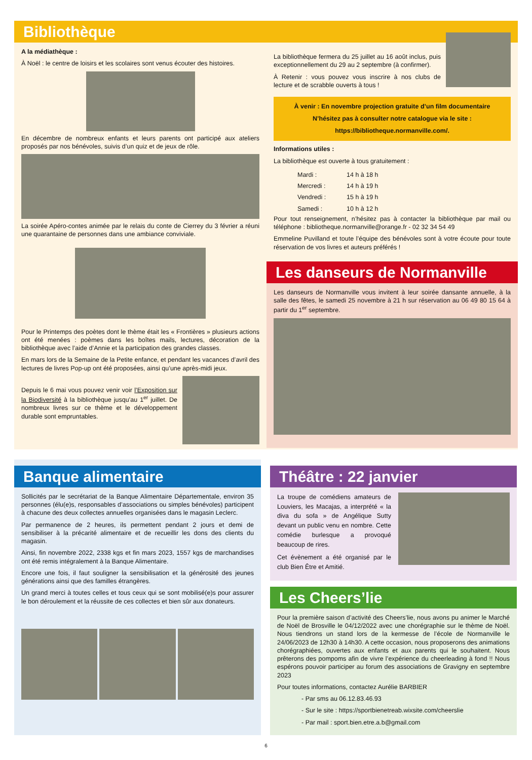Bibliothèque
A la médiathèque :
À Noël : le centre de loisirs et les scolaires sont venus écouter des histoires.
En décembre de nombreux enfants et leurs parents ont participé aux ateliers proposés par nos bénévoles, suivis d’un quiz et de jeux de rôle.
La soirée Apéro-contes animée par le relais du conte de Cierrey du 3 février a réuni une quarantaine de personnes dans une ambiance conviviale.
Pour le Printemps des poètes dont le thème était les « Frontières » plusieurs actions ont été menées : poèmes dans les boîtes mails, lectures, décoration de la bibliothèque avec l’aide d’Annie et la participation des grandes classes.
En mars lors de la Semaine de la Petite enfance, et pendant les vacances d’avril des lectures de livres Pop-up ont été proposées, ainsi qu’une après-midi jeux.
Depuis le 6 mai vous pouvez venir voir l’Exposition sur la Biodiversité à la bibliothèque jusqu’au 1<sup>er</sup> juillet. De nombreux livres sur ce thème et le développement durable sont empruntables.
La bibliothèque fermera du 25 juillet au 16 août inclus, puis exceptionnellement du 29 au 2 septembre (à confirmer).
À Retenir : vous pouvez vous inscrire à nos clubs de lecture et de scrabble ouverts à tous !
À venir : En novembre projection gratuite d’un film documentaire
N’hésitez pas à consulter notre catalogue via le site :
https://bibliotheque.normanville.com/.
Informations utiles :
La bibliothèque est ouverte à tous gratuitement :
| Mardi : | 14 h à 18 h |
| Mercredi : | 14 h à 19 h |
| Vendredi : | 15 h à 19 h |
| Samedi : | 10 h à 12 h |
Pour tout renseignement, n’hésitez pas à contacter la bibliothèque par mail ou téléphone : bibliotheque.normanville@orange.fr - 02 32 34 54 49
Emmeline Puvilland et toute l’équipe des bénévoles sont à votre écoute pour toute réservation de vos livres et auteurs préférés !
Les danseurs de Normanville
Les danseurs de Normanville vous invitent à leur soirée dansante annuelle, à la salle des fêtes, le samedi 25 novembre à 21 h sur réservation au 06 49 80 15 64 à partir du 1<sup>er</sup> septembre.
Banque alimentaire
Sollicités par le secrétariat de la Banque Alimentaire Départementale, environ 35 personnes (élu(e)s, responsables d’associations ou simples bénévoles) participent à chacune des deux collectes annuelles organisées dans le magasin Leclerc.
Par permanence de 2 heures, ils permettent pendant 2 jours et demi de sensibiliser à la précarité alimentaire et de recueillir les dons des clients du magasin.
Ainsi, fin novembre 2022, 2338 kgs et fin mars 2023, 1557 kgs de marchandises ont été remis intégralement à la Banque Alimentaire.
Encore une fois, il faut souligner la sensibilisation et la générosité des jeunes générations ainsi que des familles étrangères.
Un grand merci à toutes celles et tous ceux qui se sont mobilisé(e)s pour assurer le bon déroulement et la réussite de ces collectes et bien sûr aux donateurs.
Théâtre : 22 janvier
La troupe de comédiens amateurs de Louviers, les Macajas, a interprété « la diva du sofa » de Angélique Sutty devant un public venu en nombre. Cette comédie burlesque a provoqué beaucoup de rires.
Cet évènement a été organisé par le club Bien Être et Amitié.
Les Cheers’lie
Pour la première saison d’activité des Cheers’lie, nous avons pu animer le Marché de Noël de Brosville le 04/12/2022 avec une chorégraphie sur le thème de Noël. Nous tiendrons un stand lors de la kermesse de l’école de Normanville le 24/06/2023 de 12h30 à 14h30. A cette occasion, nous proposerons des animations chorégraphiées, ouvertes aux enfants et aux parents qui le souhaitent. Nous prêterons des pompoms afin de vivre l’expérience du cheerleading à fond !! Nous espérons pouvoir participer au forum des associations de Gravigny en septembre 2023
Pour toutes informations, contactez Aurélie BARBIER
- Par sms au 06.12.83.46.93
- Sur le site : https://sportbienetreab.wixsite.com/cheerslie
- Par mail : sport.bien.etre.a.b@gmail.com
6